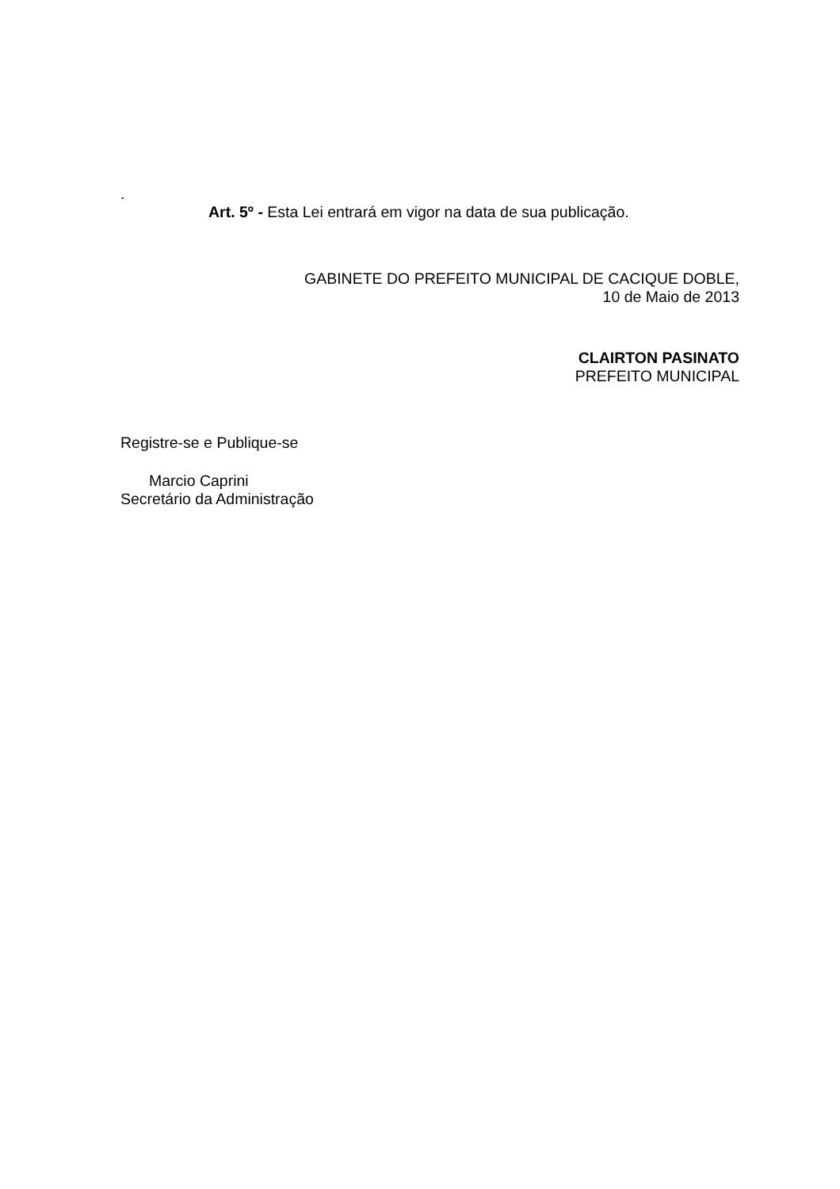.
Art. 5º - Esta Lei entrará em vigor na data de sua publicação.
GABINETE DO PREFEITO MUNICIPAL DE CACIQUE DOBLE,
10 de Maio de 2013
CLAIRTON PASINATO
PREFEITO MUNICIPAL
Registre-se e Publique-se
Marcio Caprini
Secretário da Administração